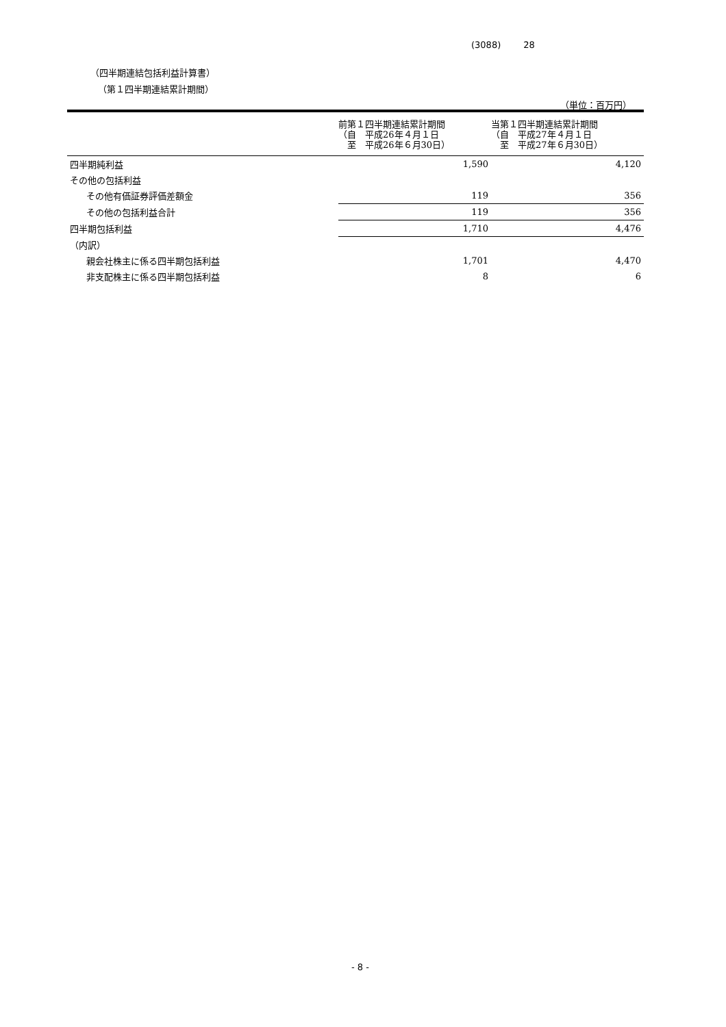(3088) 28
（四半期連結包括利益計算書）
（第１四半期連結累計期間）
（単位：百万円）
| | 前第１四半期連結累計期間 （自 平成26年４月１日 至 平成26年６月30日） | 当第１四半期連結累計期間 （自 平成27年４月１日 至 平成27年６月30日） |
| --- | --- | --- |
| 四半期純利益 | 1,590 | 4,120 |
| その他の包括利益 | | |
| その他有価証券評価差額金 | 119 | 356 |
| その他の包括利益合計 | 119 | 356 |
| 四半期包括利益 | 1,710 | 4,476 |
| （内訳） | | |
| 親会社株主に係る四半期包括利益 | 1,701 | 4,470 |
| 非支配株主に係る四半期包括利益 | 8 | 6 |
- 8 -